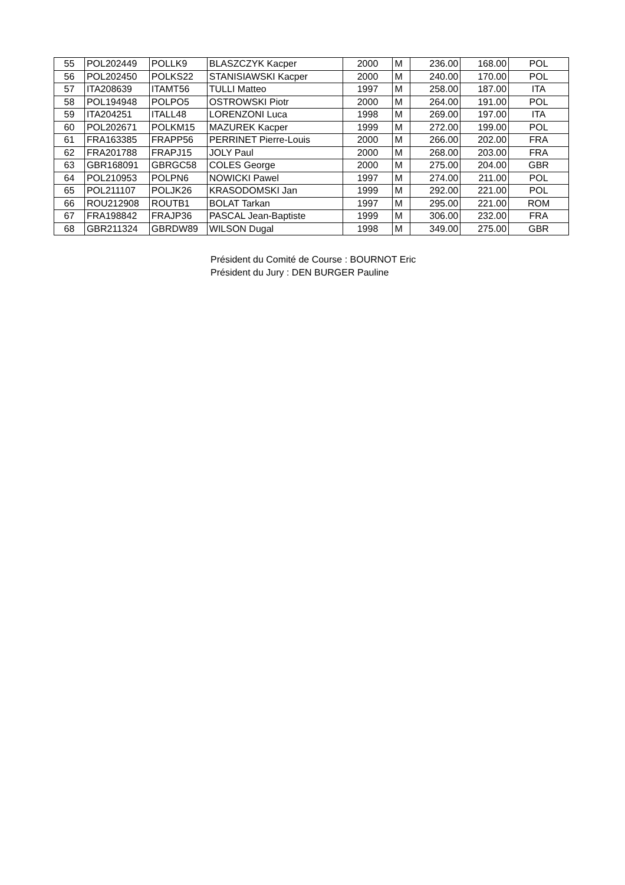| 55 | POL202449 | POLLK9 | BLASZCZYK Kacper | 2000 | M | 236.00 | 168.00 | POL |
| 56 | POL202450 | POLKS22 | STANISIAWSKI Kacper | 2000 | M | 240.00 | 170.00 | POL |
| 57 | ITA208639 | ITAMT56 | TULLI Matteo | 1997 | M | 258.00 | 187.00 | ITA |
| 58 | POL194948 | POLPO5 | OSTROWSKI Piotr | 2000 | M | 264.00 | 191.00 | POL |
| 59 | ITA204251 | ITALL48 | LORENZONI Luca | 1998 | M | 269.00 | 197.00 | ITA |
| 60 | POL202671 | POLKM15 | MAZUREK Kacper | 1999 | M | 272.00 | 199.00 | POL |
| 61 | FRA163385 | FRAPP56 | PERRINET Pierre-Louis | 2000 | M | 266.00 | 202.00 | FRA |
| 62 | FRA201788 | FRAPJ15 | JOLY Paul | 2000 | M | 268.00 | 203.00 | FRA |
| 63 | GBR168091 | GBRGC58 | COLES George | 2000 | M | 275.00 | 204.00 | GBR |
| 64 | POL210953 | POLPN6 | NOWICKI Pawel | 1997 | M | 274.00 | 211.00 | POL |
| 65 | POL211107 | POLJK26 | KRASODOMSKI Jan | 1999 | M | 292.00 | 221.00 | POL |
| 66 | ROU212908 | ROUTB1 | BOLAT Tarkan | 1997 | M | 295.00 | 221.00 | ROM |
| 67 | FRA198842 | FRAJP36 | PASCAL Jean-Baptiste | 1999 | M | 306.00 | 232.00 | FRA |
| 68 | GBR211324 | GBRDW89 | WILSON Dugal | 1998 | M | 349.00 | 275.00 | GBR |
Président du Comité de Course : BOURNOT Eric
Président du Jury : DEN BURGER Pauline